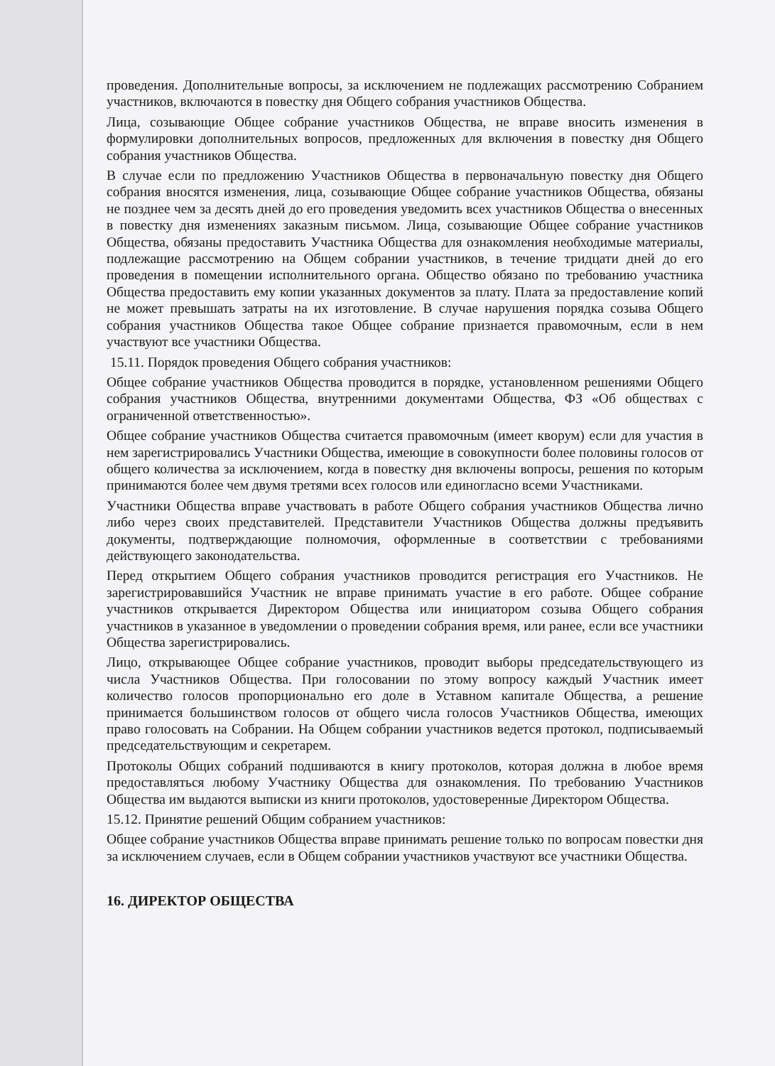проведения. Дополнительные вопросы, за исключением не подлежащих рассмотрению Собранием участников, включаются в повестку дня Общего собрания участников Общества.
Лица, созывающие Общее собрание участников Общества, не вправе вносить изменения в формулировки дополнительных вопросов, предложенных для включения в повестку дня Общего собрания участников Общества.
В случае если по предложению Участников Общества в первоначальную повестку дня Общего собрания вносятся изменения, лица, созывающие Общее собрание участников Общества, обязаны не позднее чем за десять дней до его проведения уведомить всех участников Общества о внесенных в повестку дня изменениях заказным письмом. Лица, созывающие Общее собрание участников Общества, обязаны предоставить Участника Общества для ознакомления необходимые материалы, подлежащие рассмотрению на Общем собрании участников, в течение тридцати дней до его проведения в помещении исполнительного органа. Общество обязано по требованию участника Общества предоставить ему копии указанных документов за плату. Плата за предоставление копий не может превышать затраты на их изготовление. В случае нарушения порядка созыва Общего собрания участников Общества такое Общее собрание признается правомочным, если в нем участвуют все участники Общества.
15.11. Порядок проведения Общего собрания участников:
Общее собрание участников Общества проводится в порядке, установленном решениями Общего собрания участников Общества, внутренними документами Общества, ФЗ «Об обществах с ограниченной ответственностью».
Общее собрание участников Общества считается правомочным (имеет кворум) если для участия в нем зарегистрировались Участники Общества, имеющие в совокупности более половины голосов от общего количества за исключением, когда в повестку дня включены вопросы, решения по которым принимаются более чем двумя третями всех голосов или единогласно всеми Участниками.
Участники Общества вправе участвовать в работе Общего собрания участников Общества лично либо через своих представителей. Представители Участников Общества должны предъявить документы, подтверждающие полномочия, оформленные в соответствии с требованиями действующего законодательства.
Перед открытием Общего собрания участников проводится регистрация его Участников. Не зарегистрировавшийся Участник не вправе принимать участие в его работе. Общее собрание участников открывается Директором Общества или инициатором созыва Общего собрания участников в указанное в уведомлении о проведении собрания время, или ранее, если все участники Общества зарегистрировались.
Лицо, открывающее Общее собрание участников, проводит выборы председательствующего из числа Участников Общества. При голосовании по этому вопросу каждый Участник имеет количество голосов пропорционально его доле в Уставном капитале Общества, а решение принимается большинством голосов от общего числа голосов Участников Общества, имеющих право голосовать на Собрании. На Общем собрании участников ведется протокол, подписываемый председательствующим и секретарем.
Протоколы Общих собраний подшиваются в книгу протоколов, которая должна в любое время предоставляться любому Участнику Общества для ознакомления. По требованию Участников Общества им выдаются выписки из книги протоколов, удостоверенные Директором Общества.
15.12. Принятие решений Общим собранием участников:
Общее собрание участников Общества вправе принимать решение только по вопросам повестки дня за исключением случаев, если в Общем собрании участников участвуют все участники Общества.
16. ДИРЕКТОР ОБЩЕСТВА